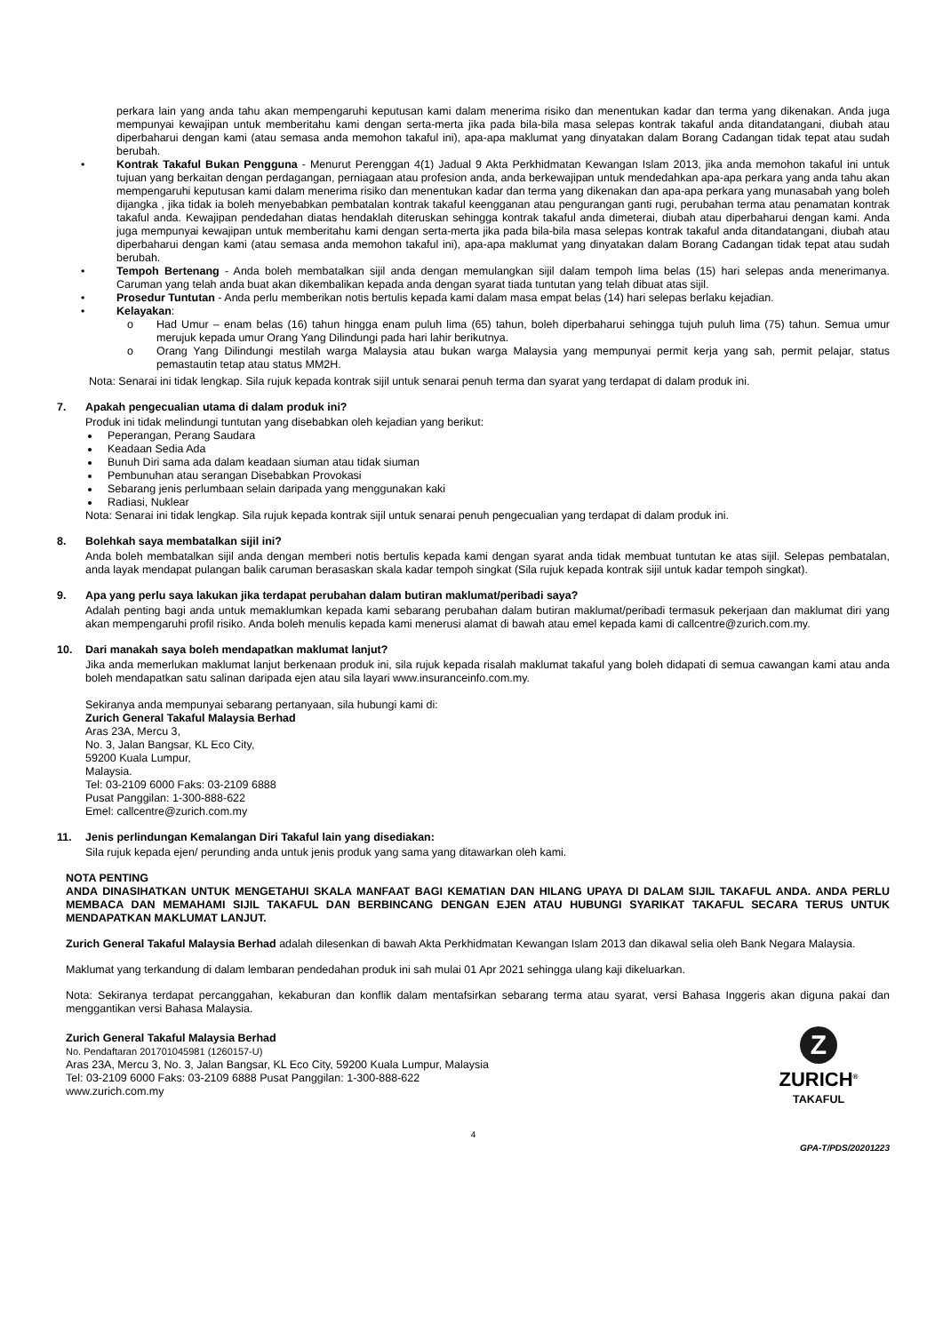perkara lain yang anda tahu akan mempengaruhi keputusan kami dalam menerima risiko dan menentukan kadar dan terma yang dikenakan. Anda juga mempunyai kewajipan untuk memberitahu kami dengan serta-merta jika pada bila-bila masa selepas kontrak takaful anda ditandatangani, diubah atau diperbaharui dengan kami (atau semasa anda memohon takaful ini), apa-apa maklumat yang dinyatakan dalam Borang Cadangan tidak tepat atau sudah berubah.
• Kontrak Takaful Bukan Pengguna - Menurut Perenggan 4(1) Jadual 9 Akta Perkhidmatan Kewangan Islam 2013, jika anda memohon takaful ini untuk tujuan yang berkaitan dengan perdagangan, perniagaan atau profesion anda, anda berkewajipan untuk mendedahkan apa-apa perkara yang anda tahu akan mempengaruhi keputusan kami dalam menerima risiko dan menentukan kadar dan terma yang dikenakan dan apa-apa perkara yang munasabah yang boleh dijangka , jika tidak ia boleh menyebabkan pembatalan kontrak takaful keengganan atau pengurangan ganti rugi, perubahan terma atau penamatan kontrak takaful anda. Kewajipan pendedahan diatas hendaklah diteruskan sehingga kontrak takaful anda dimeterai, diubah atau diperbaharui dengan kami. Anda juga mempunyai kewajipan untuk memberitahu kami dengan serta-merta jika pada bila-bila masa selepas kontrak takaful anda ditandatangani, diubah atau diperbaharui dengan kami (atau semasa anda memohon takaful ini), apa-apa maklumat yang dinyatakan dalam Borang Cadangan tidak tepat atau sudah berubah.
• Tempoh Bertenang - Anda boleh membatalkan sijil anda dengan memulangkan sijil dalam tempoh lima belas (15) hari selepas anda menerimanya. Caruman yang telah anda buat akan dikembalikan kepada anda dengan syarat tiada tuntutan yang telah dibuat atas sijil.
• Prosedur Tuntutan - Anda perlu memberikan notis bertulis kepada kami dalam masa empat belas (14) hari selepas berlaku kejadian.
• Kelayakan:
o Had Umur – enam belas (16) tahun hingga enam puluh lima (65) tahun, boleh diperbaharui sehingga tujuh puluh lima (75) tahun. Semua umur merujuk kepada umur Orang Yang Dilindungi pada hari lahir berikutnya.
o Orang Yang Dilindungi mestilah warga Malaysia atau bukan warga Malaysia yang mempunyai permit kerja yang sah, permit pelajar, status pemastautin tetap atau status MM2H.
Nota: Senarai ini tidak lengkap. Sila rujuk kepada kontrak sijil untuk senarai penuh terma dan syarat yang terdapat di dalam produk ini.
7. Apakah pengecualian utama di dalam produk ini?
Produk ini tidak melindungi tuntutan yang disebabkan oleh kejadian yang berikut:
Peperangan, Perang Saudara
Keadaan Sedia Ada
Bunuh Diri sama ada dalam keadaan siuman atau tidak siuman
Pembunuhan atau serangan Disebabkan Provokasi
Sebarang jenis perlumbaan selain daripada yang menggunakan kaki
Radiasi, Nuklear
Nota: Senarai ini tidak lengkap. Sila rujuk kepada kontrak sijil untuk senarai penuh pengecualian yang terdapat di dalam produk ini.
8. Bolehkah saya membatalkan sijil ini?
Anda boleh membatalkan sijil anda dengan memberi notis bertulis kepada kami dengan syarat anda tidak membuat tuntutan ke atas sijil. Selepas pembatalan, anda layak mendapat pulangan balik caruman berasaskan skala kadar tempoh singkat (Sila rujuk kepada kontrak sijil untuk kadar tempoh singkat).
9. Apa yang perlu saya lakukan jika terdapat perubahan dalam butiran maklumat/peribadi saya?
Adalah penting bagi anda untuk memaklumkan kepada kami sebarang perubahan dalam butiran maklumat/peribadi termasuk pekerjaan dan maklumat diri yang akan mempengaruhi profil risiko. Anda boleh menulis kepada kami menerusi alamat di bawah atau emel kepada kami di callcentre@zurich.com.my.
10. Dari manakah saya boleh mendapatkan maklumat lanjut?
Jika anda memerlukan maklumat lanjut berkenaan produk ini, sila rujuk kepada risalah maklumat takaful yang boleh didapati di semua cawangan kami atau anda boleh mendapatkan satu salinan daripada ejen atau sila layari www.insuranceinfo.com.my.
Sekiranya anda mempunyai sebarang pertanyaan, sila hubungi kami di:
Zurich General Takaful Malaysia Berhad
Aras 23A, Mercu 3,
No. 3, Jalan Bangsar, KL Eco City,
59200 Kuala Lumpur,
Malaysia.
Tel: 03-2109 6000 Faks: 03-2109 6888
Pusat Panggilan: 1-300-888-622
Emel: callcentre@zurich.com.my
11. Jenis perlindungan Kemalangan Diri Takaful lain yang disediakan:
Sila rujuk kepada ejen/ perunding anda untuk jenis produk yang sama yang ditawarkan oleh kami.
NOTA PENTING
ANDA DINASIHATKAN UNTUK MENGETAHUI SKALA MANFAAT BAGI KEMATIAN DAN HILANG UPAYA DI DALAM SIJIL TAKAFUL ANDA. ANDA PERLU MEMBACA DAN MEMAHAMI SIJIL TAKAFUL DAN BERBINCANG DENGAN EJEN ATAU HUBUNGI SYARIKAT TAKAFUL SECARA TERUS UNTUK MENDAPATKAN MAKLUMAT LANJUT.
Zurich General Takaful Malaysia Berhad adalah dilesenkan di bawah Akta Perkhidmatan Kewangan Islam 2013 dan dikawal selia oleh Bank Negara Malaysia.
Maklumat yang terkandung di dalam lembaran pendedahan produk ini sah mulai 01 Apr 2021 sehingga ulang kaji dikeluarkan.
Nota: Sekiranya terdapat percanggahan, kekaburan dan konflik dalam mentafsirkan sebarang terma atau syarat, versi Bahasa Inggeris akan diguna pakai dan menggantikan versi Bahasa Malaysia.
Zurich General Takaful Malaysia Berhad
No. Pendaftaran 201701045981 (1260157-U)
Aras 23A, Mercu 3, No. 3, Jalan Bangsar, KL Eco City, 59200 Kuala Lumpur, Malaysia
Tel: 03-2109 6000 Faks: 03-2109 6888 Pusat Panggilan: 1-300-888-622
www.zurich.com.my
Z
ZURICH<sup>®</sup>
TAKAFUL
4
GPA-T/PDS/20201223